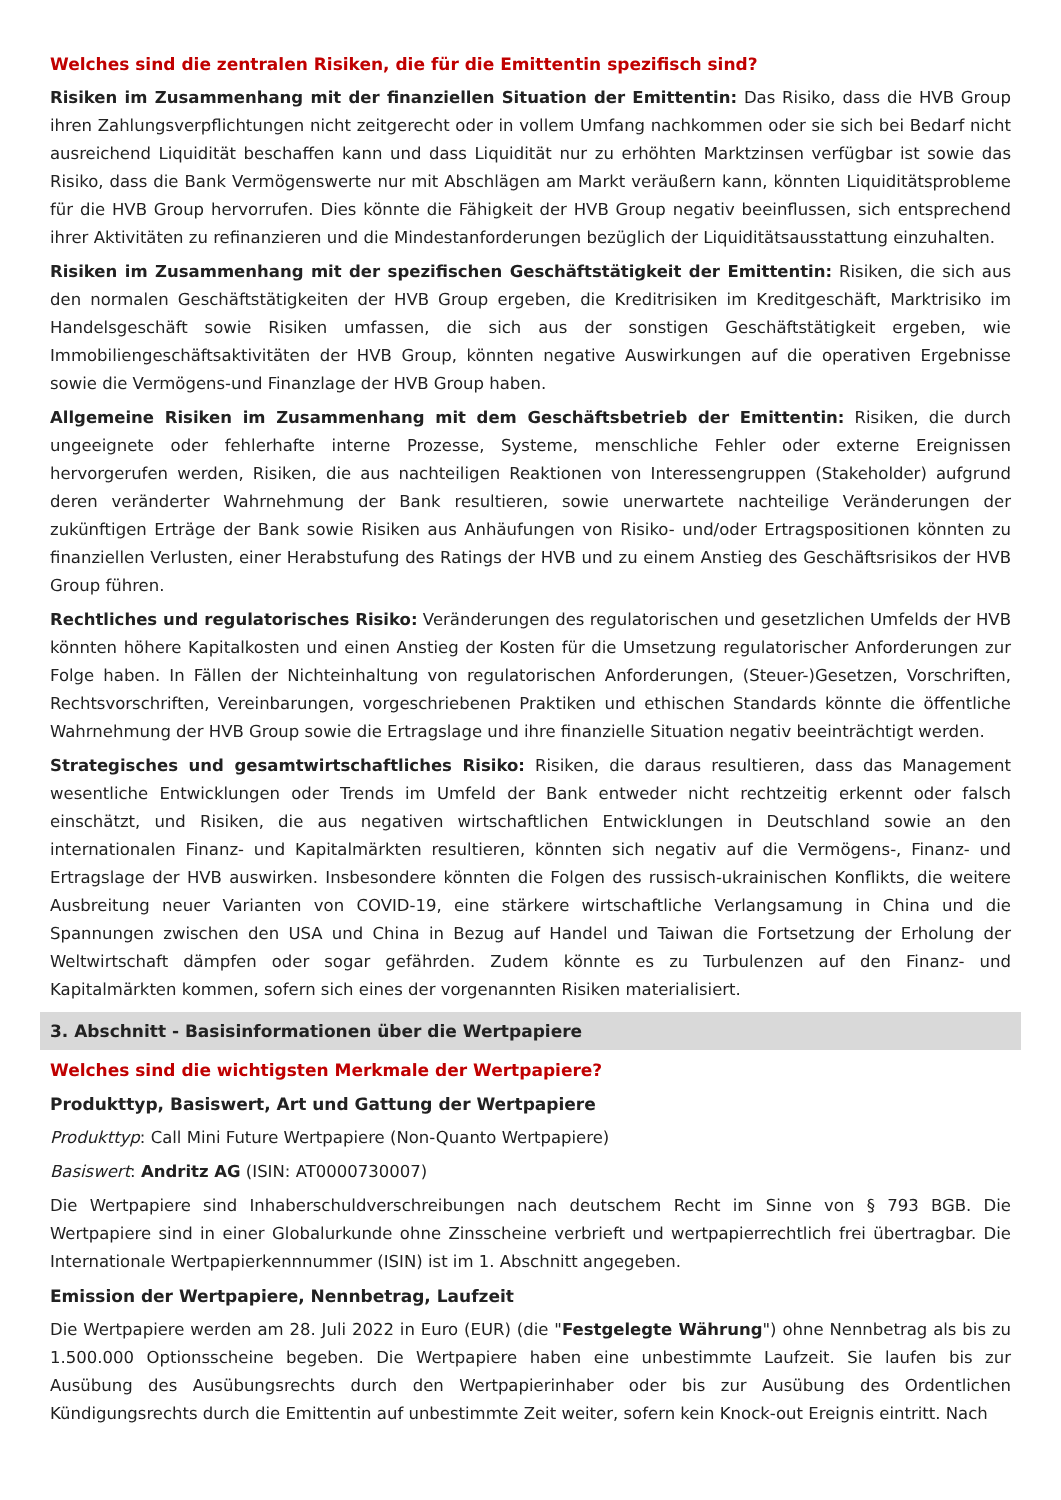Welches sind die zentralen Risiken, die für die Emittentin spezifisch sind?
Risiken im Zusammenhang mit der finanziellen Situation der Emittentin: Das Risiko, dass die HVB Group ihren Zahlungsverpflichtungen nicht zeitgerecht oder in vollem Umfang nachkommen oder sie sich bei Bedarf nicht ausreichend Liquidität beschaffen kann und dass Liquidität nur zu erhöhten Marktzinsen verfügbar ist sowie das Risiko, dass die Bank Vermögenswerte nur mit Abschlägen am Markt veräußern kann, könnten Liquiditätsprobleme für die HVB Group hervorrufen. Dies könnte die Fähigkeit der HVB Group negativ beeinflussen, sich entsprechend ihrer Aktivitäten zu refinanzieren und die Mindestanforderungen bezüglich der Liquiditätsausstattung einzuhalten.
Risiken im Zusammenhang mit der spezifischen Geschäftstätigkeit der Emittentin: Risiken, die sich aus den normalen Geschäftstätigkeiten der HVB Group ergeben, die Kreditrisiken im Kreditgeschäft, Marktrisiko im Handelsgeschäft sowie Risiken umfassen, die sich aus der sonstigen Geschäftstätigkeit ergeben, wie Immobiliengeschäftsaktivitäten der HVB Group, könnten negative Auswirkungen auf die operativen Ergebnisse sowie die Vermögens-und Finanzlage der HVB Group haben.
Allgemeine Risiken im Zusammenhang mit dem Geschäftsbetrieb der Emittentin: Risiken, die durch ungeeignete oder fehlerhafte interne Prozesse, Systeme, menschliche Fehler oder externe Ereignissen hervorgerufen werden, Risiken, die aus nachteiligen Reaktionen von Interessengruppen (Stakeholder) aufgrund deren veränderter Wahrnehmung der Bank resultieren, sowie unerwartete nachteilige Veränderungen der zukünftigen Erträge der Bank sowie Risiken aus Anhäufungen von Risiko- und/oder Ertragspositionen könnten zu finanziellen Verlusten, einer Herabstufung des Ratings der HVB und zu einem Anstieg des Geschäftsrisikos der HVB Group führen.
Rechtliches und regulatorisches Risiko: Veränderungen des regulatorischen und gesetzlichen Umfelds der HVB könnten höhere Kapitalkosten und einen Anstieg der Kosten für die Umsetzung regulatorischer Anforderungen zur Folge haben. In Fällen der Nichteinhaltung von regulatorischen Anforderungen, (Steuer-)Gesetzen, Vorschriften, Rechtsvorschriften, Vereinbarungen, vorgeschriebenen Praktiken und ethischen Standards könnte die öffentliche Wahrnehmung der HVB Group sowie die Ertragslage und ihre finanzielle Situation negativ beeinträchtigt werden.
Strategisches und gesamtwirtschaftliches Risiko: Risiken, die daraus resultieren, dass das Management wesentliche Entwicklungen oder Trends im Umfeld der Bank entweder nicht rechtzeitig erkennt oder falsch einschätzt, und Risiken, die aus negativen wirtschaftlichen Entwicklungen in Deutschland sowie an den internationalen Finanz- und Kapitalmärkten resultieren, könnten sich negativ auf die Vermögens-, Finanz- und Ertragslage der HVB auswirken. Insbesondere könnten die Folgen des russisch-ukrainischen Konflikts, die weitere Ausbreitung neuer Varianten von COVID-19, eine stärkere wirtschaftliche Verlangsamung in China und die Spannungen zwischen den USA und China in Bezug auf Handel und Taiwan die Fortsetzung der Erholung der Weltwirtschaft dämpfen oder sogar gefährden. Zudem könnte es zu Turbulenzen auf den Finanz- und Kapitalmärkten kommen, sofern sich eines der vorgenannten Risiken materialisiert.
3. Abschnitt - Basisinformationen über die Wertpapiere
Welches sind die wichtigsten Merkmale der Wertpapiere?
Produkttyp, Basiswert, Art und Gattung der Wertpapiere
Produkttyp: Call Mini Future Wertpapiere (Non-Quanto Wertpapiere)
Basiswert: Andritz AG (ISIN: AT0000730007)
Die Wertpapiere sind Inhaberschuldverschreibungen nach deutschem Recht im Sinne von § 793 BGB. Die Wertpapiere sind in einer Globalurkunde ohne Zinsscheine verbrieft und wertpapierrechtlich frei übertragbar. Die Internationale Wertpapierkennnummer (ISIN) ist im 1. Abschnitt angegeben.
Emission der Wertpapiere, Nennbetrag, Laufzeit
Die Wertpapiere werden am 28. Juli 2022 in Euro (EUR) (die "Festgelegte Währung") ohne Nennbetrag als bis zu 1.500.000 Optionsscheine begeben. Die Wertpapiere haben eine unbestimmte Laufzeit. Sie laufen bis zur Ausübung des Ausübungsrechts durch den Wertpapierinhaber oder bis zur Ausübung des Ordentlichen Kündigungsrechts durch die Emittentin auf unbestimmte Zeit weiter, sofern kein Knock-out Ereignis eintritt. Nach